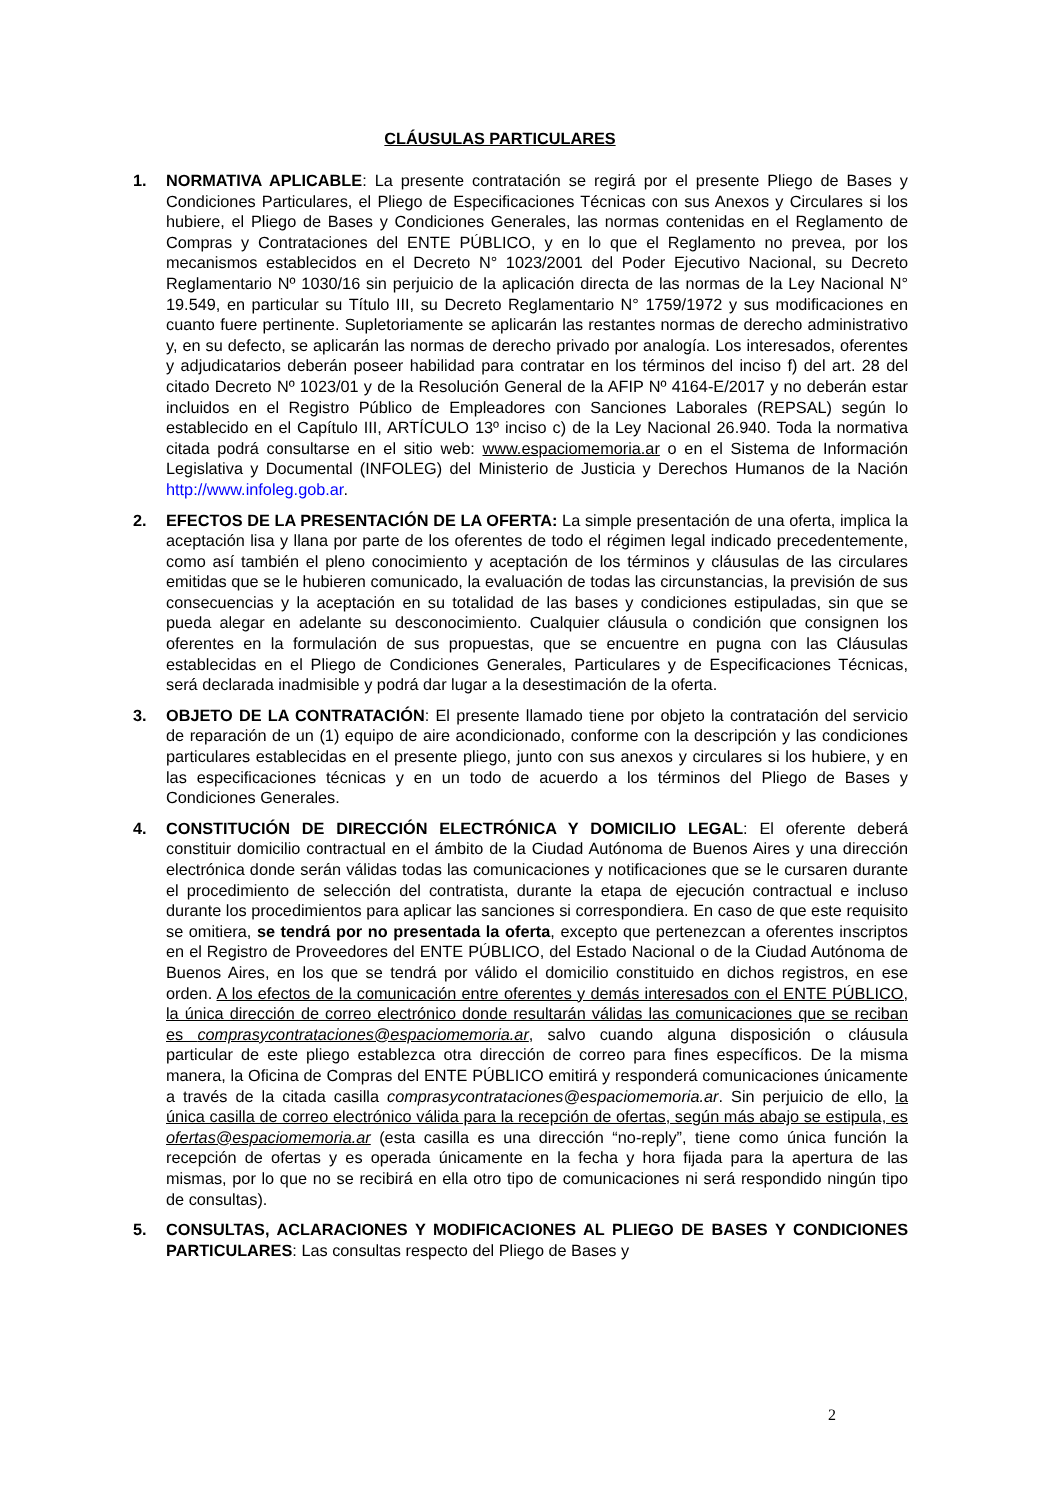CLÁUSULAS PARTICULARES
1. NORMATIVA APLICABLE: La presente contratación se regirá por el presente Pliego de Bases y Condiciones Particulares, el Pliego de Especificaciones Técnicas con sus Anexos y Circulares si los hubiere, el Pliego de Bases y Condiciones Generales, las normas contenidas en el Reglamento de Compras y Contrataciones del ENTE PÚBLICO, y en lo que el Reglamento no prevea, por los mecanismos establecidos en el Decreto N° 1023/2001 del Poder Ejecutivo Nacional, su Decreto Reglamentario Nº 1030/16 sin perjuicio de la aplicación directa de las normas de la Ley Nacional N° 19.549, en particular su Título III, su Decreto Reglamentario N° 1759/1972 y sus modificaciones en cuanto fuere pertinente. Supletoriamente se aplicarán las restantes normas de derecho administrativo y, en su defecto, se aplicarán las normas de derecho privado por analogía. Los interesados, oferentes y adjudicatarios deberán poseer habilidad para contratar en los términos del inciso f) del art. 28 del citado Decreto Nº 1023/01 y de la Resolución General de la AFIP Nº 4164-E/2017 y no deberán estar incluidos en el Registro Público de Empleadores con Sanciones Laborales (REPSAL) según lo establecido en el Capítulo III, ARTÍCULO 13º inciso c) de la Ley Nacional 26.940. Toda la normativa citada podrá consultarse en el sitio web: www.espaciomemoria.ar o en el Sistema de Información Legislativa y Documental (INFOLEG) del Ministerio de Justicia y Derechos Humanos de la Nación http://www.infoleg.gob.ar.
2. EFECTOS DE LA PRESENTACIÓN DE LA OFERTA: La simple presentación de una oferta, implica la aceptación lisa y llana por parte de los oferentes de todo el régimen legal indicado precedentemente, como así también el pleno conocimiento y aceptación de los términos y cláusulas de las circulares emitidas que se le hubieren comunicado, la evaluación de todas las circunstancias, la previsión de sus consecuencias y la aceptación en su totalidad de las bases y condiciones estipuladas, sin que se pueda alegar en adelante su desconocimiento. Cualquier cláusula o condición que consignen los oferentes en la formulación de sus propuestas, que se encuentre en pugna con las Cláusulas establecidas en el Pliego de Condiciones Generales, Particulares y de Especificaciones Técnicas, será declarada inadmisible y podrá dar lugar a la desestimación de la oferta.
3. OBJETO DE LA CONTRATACIÓN: El presente llamado tiene por objeto la contratación del servicio de reparación de un (1) equipo de aire acondicionado, conforme con la descripción y las condiciones particulares establecidas en el presente pliego, junto con sus anexos y circulares si los hubiere, y en las especificaciones técnicas y en un todo de acuerdo a los términos del Pliego de Bases y Condiciones Generales.
4. CONSTITUCIÓN DE DIRECCIÓN ELECTRÓNICA Y DOMICILIO LEGAL: El oferente deberá constituir domicilio contractual en el ámbito de la Ciudad Autónoma de Buenos Aires y una dirección electrónica donde serán válidas todas las comunicaciones y notificaciones que se le cursaren durante el procedimiento de selección del contratista, durante la etapa de ejecución contractual e incluso durante los procedimientos para aplicar las sanciones si correspondiera. En caso de que este requisito se omitiera, se tendrá por no presentada la oferta, excepto que pertenezcan a oferentes inscriptos en el Registro de Proveedores del ENTE PÚBLICO, del Estado Nacional o de la Ciudad Autónoma de Buenos Aires, en los que se tendrá por válido el domicilio constituido en dichos registros, en ese orden. A los efectos de la comunicación entre oferentes y demás interesados con el ENTE PÚBLICO, la única dirección de correo electrónico donde resultarán válidas las comunicaciones que se reciban es comprasycontrataciones@espaciomemoria.ar, salvo cuando alguna disposición o cláusula particular de este pliego establezca otra dirección de correo para fines específicos. De la misma manera, la Oficina de Compras del ENTE PÚBLICO emitirá y responderá comunicaciones únicamente a través de la citada casilla comprasycontrataciones@espaciomemoria.ar. Sin perjuicio de ello, la única casilla de correo electrónico válida para la recepción de ofertas, según más abajo se estipula, es ofertas@espaciomemoria.ar (esta casilla es una dirección “no-reply”, tiene como única función la recepción de ofertas y es operada únicamente en la fecha y hora fijada para la apertura de las mismas, por lo que no se recibirá en ella otro tipo de comunicaciones ni será respondido ningún tipo de consultas).
5. CONSULTAS, ACLARACIONES Y MODIFICACIONES AL PLIEGO DE BASES Y CONDICIONES PARTICULARES: Las consultas respecto del Pliego de Bases y
2